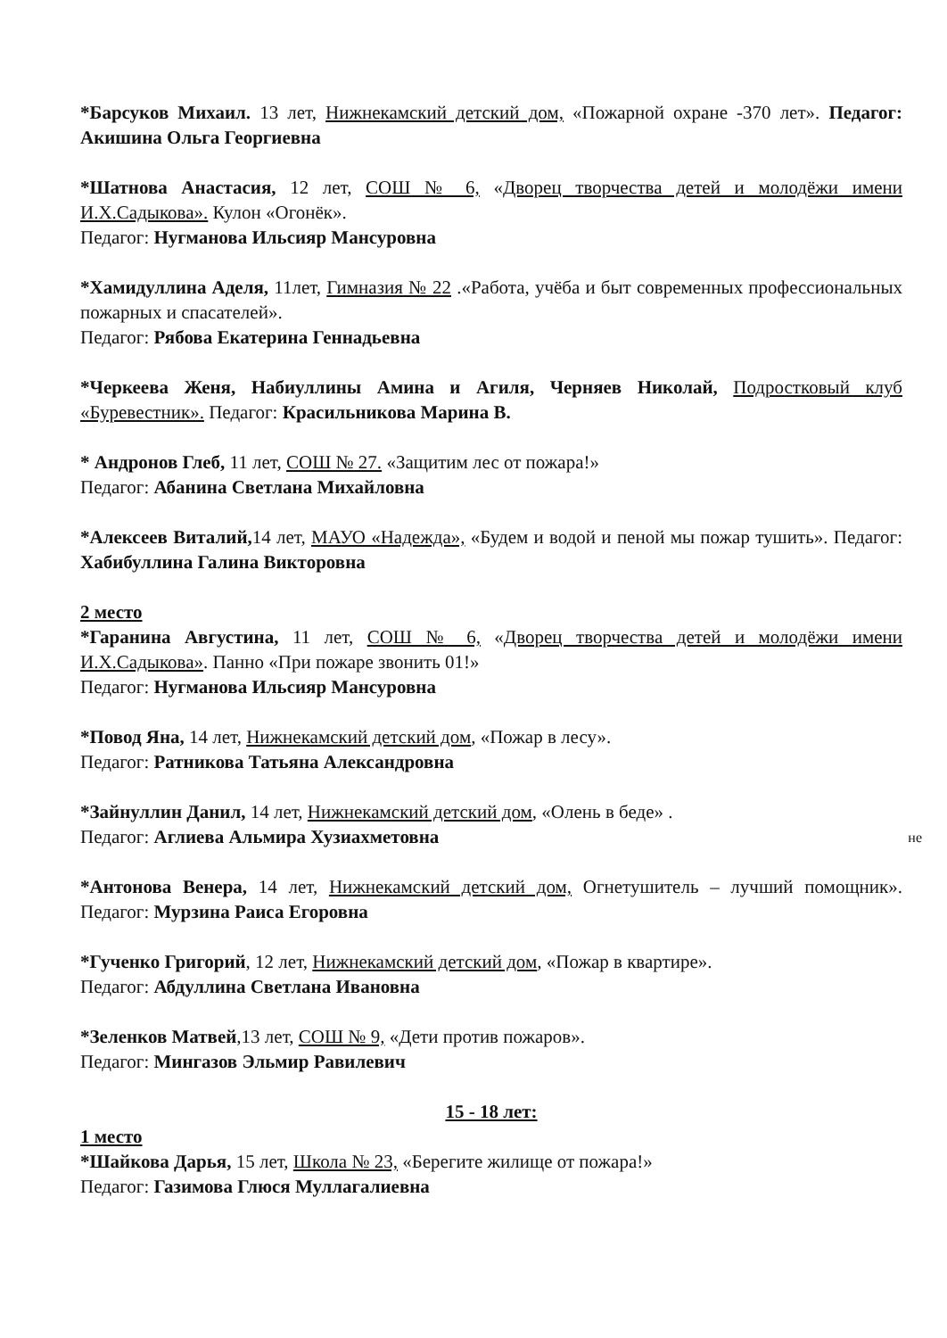*Барсуков Михаил. 13 лет, Нижнекамский детский дом, «Пожарной охране -370 лет». Педагог: Акишина Ольга Георгиевна
*Шатнова Анастасия, 12 лет, СОШ № 6, «Дворец творчества детей и молодёжи имени И.Х.Садыкова». Кулон «Огонёк».
Педагог: Нугманова Ильсияр Мансуровна
*Хамидуллина Аделя, 11лет, Гимназия № 22 .«Работа, учёба и быт современных профессиональных пожарных и спасателей».
Педагог: Рябова Екатерина Геннадьевна
*Черкеева Женя, Набиуллины Амина и Агиля, Черняев Николай, Подростковый клуб «Буревестник». Педагог: Красильникова Марина В.
* Андронов Глеб, 11 лет, СОШ № 27. «Защитим лес от пожара!»
Педагог: Абанина Светлана Михайловна
*Алексеев Виталий, 14 лет, МАУО «Надежда», «Будем и водой и пеной мы пожар тушить». Педагог: Хабибуллина Галина Викторовна
2 место
*Гаранина Августина, 11 лет, СОШ № 6, «Дворец творчества детей и молодёжи имени И.Х.Садыкова». Панно «При пожаре звонить 01!»
Педагог: Нугманова Ильсияр Мансуровна
*Повод Яна, 14 лет, Нижнекамский детский дом, «Пожар в лесу».
Педагог: Ратникова Татьяна Александровна
*Зайнуллин Данил, 14 лет, Нижнекамский детский дом, «Олень в беде» .
Педагог: Аглиева Альмира Хузиахметовна
*Антонова Венера, 14 лет, Нижнекамский детский дом, Огнетушитель – лучший помощник». Педагог: Мурзина Раиса Егоровна
*Гученко Григорий, 12 лет, Нижнекамский детский дом, «Пожар в квартире».
Педагог: Абдуллина Светлана Ивановна
*Зеленков Матвей,13 лет, СОШ № 9, «Дети против пожаров».
Педагог: Мингазов Эльмир Равилевич
15 - 18 лет:
1 место
*Шайкова Дарья, 15 лет, Школа № 23, «Берегите жилище от пожара!»
Педагог: Газимова Глюся Муллагалиевна
не